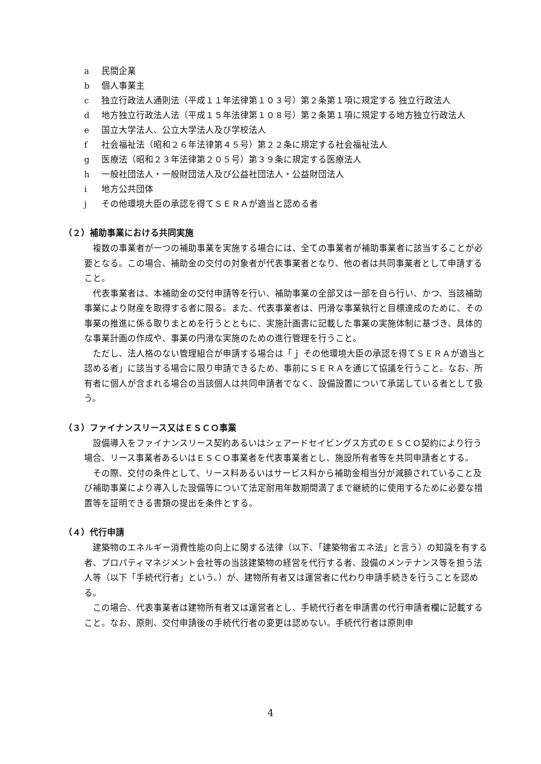a 民間企業
b 個人事業主
c 独立行政法人通則法（平成１１年法律第１０３号）第２条第１項に規定する 独立行政法人
d 地方独立行政法人法（平成１５年法律第１０８号）第２条第１項に規定する地方独立行政法人
e 国立大学法人、公立大学法人及び学校法人
f 社会福祉法（昭和２６年法律第４５号）第２２条に規定する社会福祉法人
g 医療法（昭和２３年法律第２０５号）第３９条に規定する医療法人
h 一般社団法人・一般財団法人及び公益社団法人・公益財団法人
i 地方公共団体
j その他環境大臣の承認を得てＳＥＲＡが適当と認める者
（２）補助事業における共同実施
複数の事業者が一つの補助事業を実施する場合には、全ての事業者が補助事業者に該当することが必要となる。この場合、補助金の交付の対象者が代表事業者となり、他の者は共同事業者として申請すること。
代表事業者は、本補助金の交付申請等を行い、補助事業の全部又は一部を自ら行い、かつ、当該補助事業により財産を取得する者に限る。また、代表事業者は、円滑な事業執行と目標達成のために、その事業の推進に係る取りまとめを行うとともに、実施計画書に記載した事業の実施体制に基づき、具体的な事業計画の作成や、事業の円滑な実施のための進行管理を行うこと。
ただし、法人格のない管理組合が申請する場合は「ｊ その他環境大臣の承認を得てＳＥＲＡが適当と認める者」に該当する場合に限り申請できるため、事前にＳＥＲＡを通じて協議を行うこと。なお、所有者に個人が含まれる場合の当該個人は共同申請者でなく、設備設置について承諾している者として扱う。
（３）ファイナンスリース又はＥＳＣＯ事業
設備導入をファイナンスリース契約あるいはシェアードセイビングス方式のＥＳＣＯ契約により行う場合、リース事業者あるいはＥＳＣＯ事業者を代表事業者とし、施設所有者等を共同申請者とする。
その際、交付の条件として、リース料あるいはサービス料から補助金相当分が減額されていること及び補助事業により導入した設備等について法定耐用年数期間満了まで継続的に使用するために必要な措置等を証明できる書類の提出を条件とする。
（４）代行申請
建築物のエネルギー消費性能の向上に関する法律（以下、「建築物省エネ法」と言う）の知識を有する者、プロパティマネジメント会社等の当該建築物の経営を代行する者、設備のメンテナンス等を担う法人等（以下「手続代行者」という。）が、建物所有者又は運営者に代わり申請手続きを行うことを認める。
この場合、代表事業者は建物所有者又は運営者とし、手続代行者を申請書の代行申請者欄に記載すること。なお、原則、交付申請後の手続代行者の変更は認めない。手続代行者は原則申
4